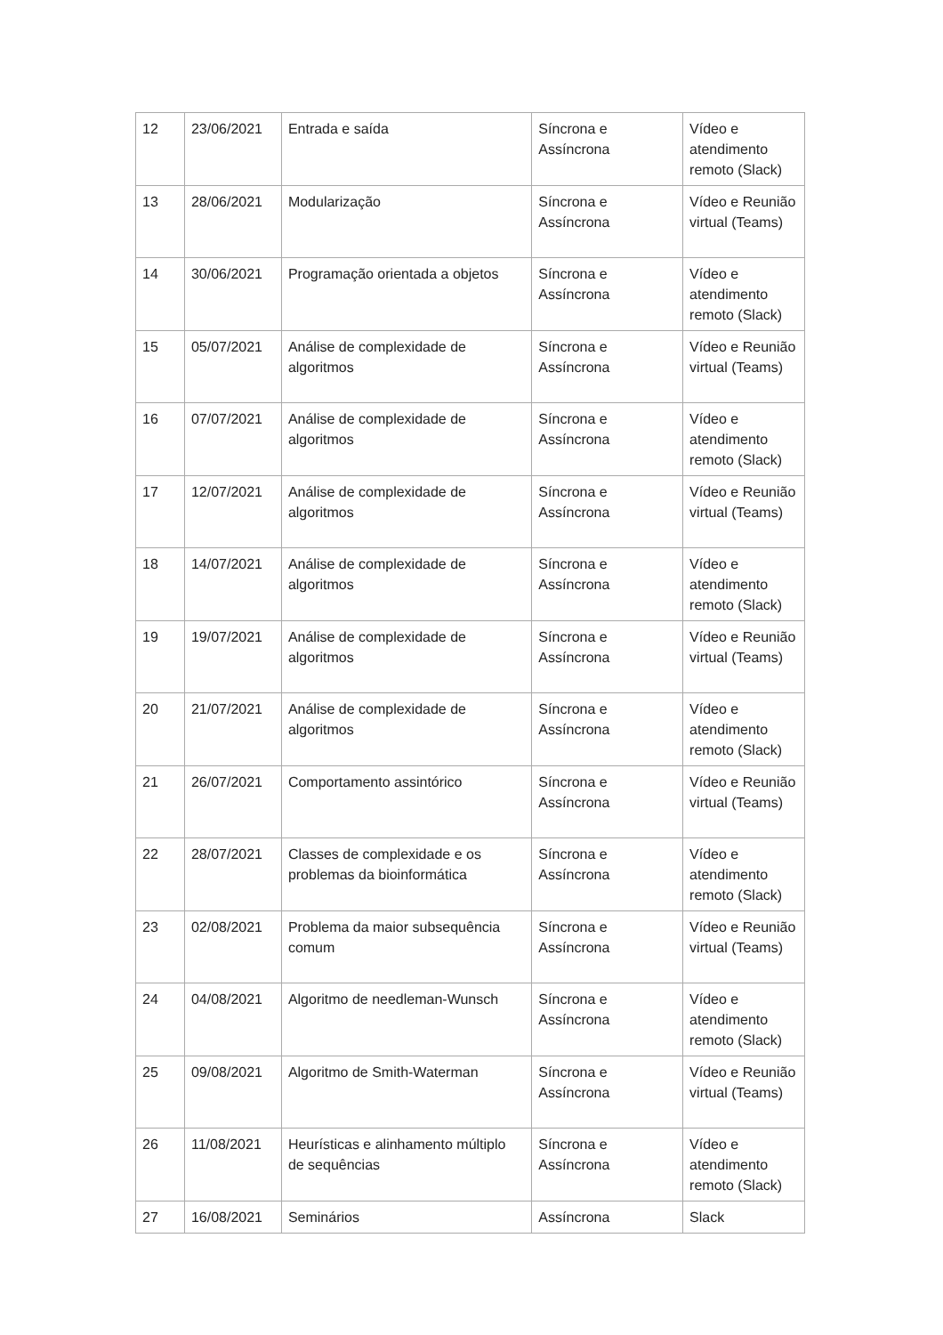| 12 | 23/06/2021 | Entrada e saída | Síncrona e Assíncrona | Vídeo e atendimento remoto (Slack) |
| 13 | 28/06/2021 | Modularização | Síncrona e Assíncrona | Vídeo e Reunião virtual (Teams) |
| 14 | 30/06/2021 | Programação orientada a objetos | Síncrona e Assíncrona | Vídeo e atendimento remoto (Slack) |
| 15 | 05/07/2021 | Análise de complexidade de algoritmos | Síncrona e Assíncrona | Vídeo e Reunião virtual (Teams) |
| 16 | 07/07/2021 | Análise de complexidade de algoritmos | Síncrona e Assíncrona | Vídeo e atendimento remoto (Slack) |
| 17 | 12/07/2021 | Análise de complexidade de algoritmos | Síncrona e Assíncrona | Vídeo e Reunião virtual (Teams) |
| 18 | 14/07/2021 | Análise de complexidade de algoritmos | Síncrona e Assíncrona | Vídeo e atendimento remoto (Slack) |
| 19 | 19/07/2021 | Análise de complexidade de algoritmos | Síncrona e Assíncrona | Vídeo e Reunião virtual (Teams) |
| 20 | 21/07/2021 | Análise de complexidade de algoritmos | Síncrona e Assíncrona | Vídeo e atendimento remoto (Slack) |
| 21 | 26/07/2021 | Comportamento assintórico | Síncrona e Assíncrona | Vídeo e Reunião virtual (Teams) |
| 22 | 28/07/2021 | Classes de complexidade e os problemas da bioinformática | Síncrona e Assíncrona | Vídeo e atendimento remoto (Slack) |
| 23 | 02/08/2021 | Problema da maior subsequência comum | Síncrona e Assíncrona | Vídeo e Reunião virtual (Teams) |
| 24 | 04/08/2021 | Algoritmo de needleman-Wunsch | Síncrona e Assíncrona | Vídeo e atendimento remoto (Slack) |
| 25 | 09/08/2021 | Algoritmo de Smith-Waterman | Síncrona e Assíncrona | Vídeo e Reunião virtual (Teams) |
| 26 | 11/08/2021 | Heurísticas e alinhamento múltiplo de sequências | Síncrona e Assíncrona | Vídeo e atendimento remoto (Slack) |
| 27 | 16/08/2021 | Seminários | Assíncrona | Slack |